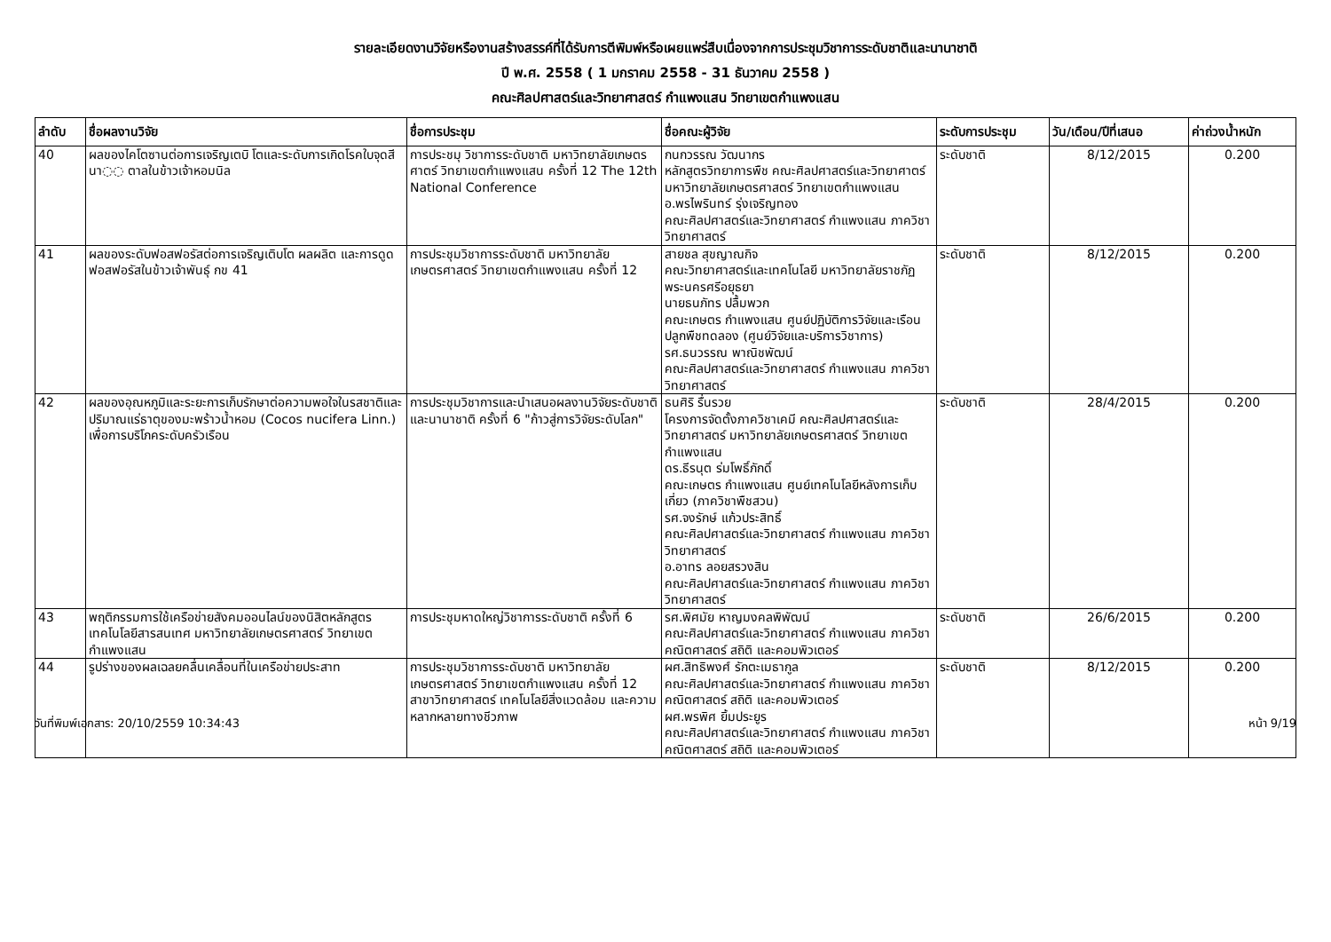รายละเอียดงานวิจัยหรืองานสร้างสรรค์ที่ได้รับการตีพิมพ์หรือเผยแพร่สืบเนื่องจากการประชุมวิชาการระดับชาติและนานาชาติ
ปี พ.ศ. 2558 ( 1 มกราคม 2558 - 31 ธันวาคม 2558 )
คณะศิลปศาสตร์และวิทยาศาสตร์ กำแพงแสน วิทยาเขตกำแพงแสน
| ลำดับ | ชื่อผลงานวิจัย | ชื่อการประชุม | ชื่อคณะผู้วิจัย | ระดับการประชุม | วัน/เดือน/ปีที่เสนอ | ค่าถ่วงน้ำหนัก |
| --- | --- | --- | --- | --- | --- | --- |
| 40 | ผลของไคโตซานต่อการเจริญเตบิ โตและระดับการเกิดโรคใบจุดสีนา◌◌ ตาลในข้าวเจ้าหอมนิล | การประชมุ วิชาการระดับชาติ มหาวิทยาลัยเกษตรศาตร์ วิทยาเขตกำแพงแสน ครั้งที่ 12 The 12th National Conference | กนกวรรณ วัฒนากร หลักสูตรวิทยาการพืช คณะศิลปศาสตร์และวิทยาศาตร์ มหาวิทยาลัยเกษตรศาสตร์ วิทยาเขตกำแพงแสน อ.พรไพรินทร์ รุ่งเจริญทอง คณะศิลปศาสตร์และวิทยาศาสตร์ กำแพงแสน ภาควิชาวิทยาศาสตร์ | ระดับชาติ | 8/12/2015 | 0.200 |
| 41 | ผลของระดับฟอสฟอรัสต่อการเจริญเติบโต ผลผลิต และการดูดฟอสฟอรัสในข้าวเจ้าพันธุ์ กข 41 | การประชุมวิชาการระดับชาติ มหาวิทยาลัยเกษตรศาสตร์ วิทยาเขตกำแพงแสน ครั้งที่ 12 | สายชล สุขญาณกิจ คณะวิทยาศาสตร์และเทคโนโลยี มหาวิทยาลัยราชภัฏพระนครศรีอยุธยา นายธนภัทร ปลื้มพวก คณะเกษตร กำแพงแสน ศูนย์ปฏิบัติการวิจัยและเรือนปลูกพืชทดลอง (ศูนย์วิจัยและบริการวิชาการ) รศ.ธนวรรณ พาณิชพัฒน์ คณะศิลปศาสตร์และวิทยาศาสตร์ กำแพงแสน ภาควิชาวิทยาศาสตร์ | ระดับชาติ | 8/12/2015 | 0.200 |
| 42 | ผลของอุณหภูมิและระยะการเก็บรักษาต่อความพอใจในรสชาติและปริมาณแร่ธาตุของมะพร้าวน้ำหอม (Cocos nucifera Linn.) เพื่อการบริโภคระดับครัวเรือน | การประชุมวิชาการและนำเสนอผลงานวิจัยระดับชาติและนานาชาติ ครั้งที่ 6 "ก้าวสู่การวิจัยระดับโลก" | ธนศิริ รื่นรวย โครงการจัดตั้งภาควิชาเคมี คณะศิลปศาสตร์และวิทยาศาสตร์ มหาวิทยาลัยเกษตรศาสตร์ วิทยาเขตกำแพงแสน ดร.ธีรนุต ร่มโพธิ์ภักดิ์ คณะเกษตร กำแพงแสน ศูนย์เทคโนโลยีหลังการเก็บเกี่ยว (ภาควิชาพืชสวน) รศ.จงรักษ์ แก้วประสิทธิ์ คณะศิลปศาสตร์และวิทยาศาสตร์ กำแพงแสน ภาควิชาวิทยาศาสตร์ อ.อาทร ลอยสรวงสิน คณะศิลปศาสตร์และวิทยาศาสตร์ กำแพงแสน ภาควิชาวิทยาศาสตร์ | ระดับชาติ | 28/4/2015 | 0.200 |
| 43 | พฤติกรรมการใช้เครือข่ายสังคมออนไลน์ของนิสิตหลักสูตรเทคโนโลยีสารสนเทศ มหาวิทยาลัยเกษตรศาสตร์ วิทยาเขตกำแพงแสน | การประชุมหาดใหญ่วิชาการระดับชาติ ครั้งที่ 6 | รศ.พิศมัย หาญมงคลพิพัฒน์ คณะศิลปศาสตร์และวิทยาศาสตร์ กำแพงแสน ภาควิชาคณิตศาสตร์ สถิติ และคอมพิวเตอร์ | ระดับชาติ | 26/6/2015 | 0.200 |
| 44 | รูปร่างของผลเฉลยคลื่นเคลื่อนที่ในเครือข่ายประสาท | การประชุมวิชาการระดับชาติ มหาวิทยาลัยเกษตรศาสตร์ วิทยาเขตกำแพงแสน ครั้งที่ 12 สาขาวิทยาศาสตร์ เทคโนโลยีสิ่งแวดล้อม และความหลากหลายทางชีวภาพ | ผศ.สิทธิพงศ์ รักตะเมธากูล คณะศิลปศาสตร์และวิทยาศาสตร์ กำแพงแสน ภาควิชาคณิตศาสตร์ สถิติ และคอมพิวเตอร์ ผศ.พรพิศ ยิ้มประยูร คณะศิลปศาสตร์และวิทยาศาสตร์ กำแพงแสน ภาควิชาคณิตศาสตร์ สถิติ และคอมพิวเตอร์ | ระดับชาติ | 8/12/2015 | 0.200 |
วันที่พิมพ์เอกสาร: 20/10/2559 10:34:43 หน้า 9/19